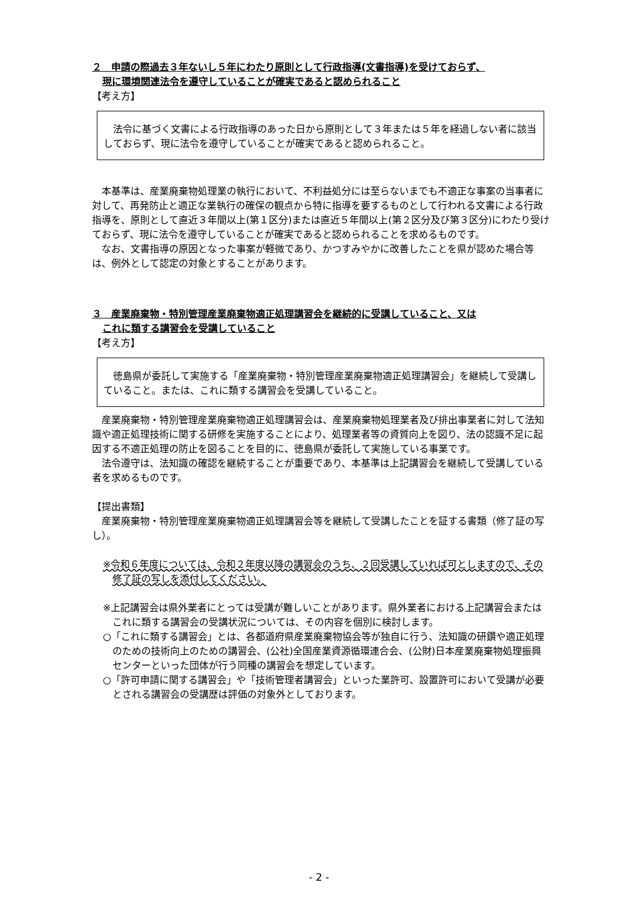２　申請の際過去３年ないし５年にわたり原則として行政指導(文書指導)を受けておらず、
現に環境関連法令を遵守していることが確実であると認められること
【考え方】
法令に基づく文書による行政指導のあった日から原則として３年または５年を経過しない者に該当しておらず、現に法令を遵守していることが確実であると認められること。
本基準は、産業廃棄物処理業の執行において、不利益処分には至らないまでも不適正な事案の当事者に対して、再発防止と適正な業執行の確保の観点から特に指導を要するものとして行われる文書による行政指導を、原則として直近３年間以上(第１区分)または直近５年間以上(第２区分及び第３区分)にわたり受けておらず、現に法令を遵守していることが確実であると認められることを求めるものです。
なお、文書指導の原因となった事案が軽微であり、かつすみやかに改善したことを県が認めた場合等は、例外として認定の対象とすることがあります。
３　産業廃棄物・特別管理産業廃棄物適正処理講習会を継続的に受講していること、又は
これに類する講習会を受講していること
【考え方】
徳島県が委託して実施する「産業廃棄物・特別管理産業廃棄物適正処理講習会」を継続して受講していること。または、これに類する講習会を受講していること。
産業廃棄物・特別管理産業廃棄物適正処理講習会は、産業廃棄物処理業者及び排出事業者に対して法知識や適正処理技術に関する研修を実施することにより、処理業者等の資質向上を図り、法の認識不足に起因する不適正処理の防止を図ることを目的に、徳島県が委託して実施している事業です。
法令遵守は、法知識の確認を継続することが重要であり、本基準は上記講習会を継続して受講している者を求めるものです。
【提出書類】
産業廃棄物・特別管理産業廃棄物適正処理講習会等を継続して受講したことを証する書類（修了証の写し）。
※令和６年度については、令和２年度以降の講習会のうち、２回受講していれば可としますので、その修了証の写しを添付してください。
※上記講習会は県外業者にとっては受講が難しいことがあります。県外業者における上記講習会またはこれに類する講習会の受講状況については、その内容を個別に検討します。
○「これに類する講習会」とは、各都道府県産業廃棄物協会等が独自に行う、法知識の研鑽や適正処理のための技術向上のための講習会、(公社)全国産業資源循環連合会、(公財)日本産業廃棄物処理振興センターといった団体が行う同種の講習会を想定しています。
○「許可申請に関する講習会」や「技術管理者講習会」といった業許可、設置許可において受講が必要とされる講習会の受講歴は評価の対象外としております。
- 2 -